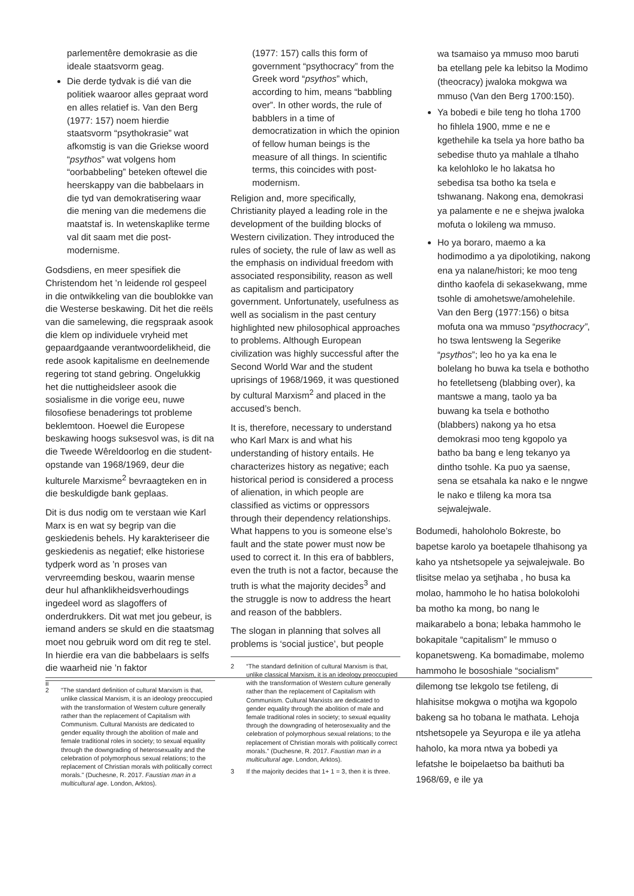parlementêre demokrasie as die ideale staatsvorm geag.
Die derde tydvak is dié van die politiek waaroor alles gepraat word en alles relatief is. Van den Berg (1977: 157) noem hierdie staatsvorm “psythokrasie” wat afkomstig is van die Griekse woord “psythos” wat volgens hom “oorbabbeling” beteken oftewel die heerskappy van die babbelaars in die tyd van demokratisering waar die mening van die medemens die maatstaf is. In wetenskaplike terme val dit saam met die post-modernisme.
Godsdiens, en meer spesifiek die Christendom het ’n leidende rol gespeel in die ontwikkeling van die boublokke van die Westerse beskawing. Dit het die reëls van die samelewing, die regspraak asook die klem op individuele vryheid met gepaardgaande verantwoordelikheid, die rede asook kapitalisme en deelnemende regering tot stand gebring. Ongelukkig het die nuttigheidsleer asook die sosialisme in die vorige eeu, nuwe filosofiese benaderings tot probleme beklemtoon. Hoewel die Europese beskawing hoogs suksesvol was, is dit na die Tweede Wêreldoorlog en die student-opstande van 1968/1969, deur die kulturele Marxisme<sup>2</sup> bevraagteken en in die beskuldigde bank geplaas.
Dit is dus nodig om te verstaan wie Karl Marx is en wat sy begrip van die geskiedenis behels. Hy karakteriseer die geskiedenis as negatief; elke historiese tydperk word as ’n proses van vervreemding beskou, waarin mense deur hul afhanklikheidsverhoudings ingedeel word as slagoffers of onderdrukkers. Dit wat met jou gebeur, is iemand anders se skuld en die staatsmag moet nou gebruik word om dit reg te stel. In hierdie era van die babbelaars is selfs die waarheid nie ’n faktor
2 “The standard definition of cultural Marxism is that, unlike classical Marxism, it is an ideology preoccupied with the transformation of Western culture generally rather than the replacement of Capitalism with Communism. Cultural Marxists are dedicated to gender equality through the abolition of male and female traditional roles in society; to sexual equality through the downgrading of heterosexuality and the celebration of polymorphous sexual relations; to the replacement of Christian morals with politically correct morals.” (Duchesne, R. 2017. Faustian man in a multicultural age. London, Arktos).
(1977: 157) calls this form of government “psythocracy” from the Greek word “psythos” which, according to him, means “babbling over”. In other words, the rule of babblers in a time of democratization in which the opinion of fellow human beings is the measure of all things. In scientific terms, this coincides with post-modernism.
Religion and, more specifically, Christianity played a leading role in the development of the building blocks of Western civilization. They introduced the rules of society, the rule of law as well as the emphasis on individual freedom with associated responsibility, reason as well as capitalism and participatory government. Unfortunately, usefulness as well as socialism in the past century highlighted new philosophical approaches to problems. Although European civilization was highly successful after the Second World War and the student uprisings of 1968/1969, it was questioned by cultural Marxism<sup>2</sup> and placed in the accused’s bench.
It is, therefore, necessary to understand who Karl Marx is and what his understanding of history entails. He characterizes history as negative; each historical period is considered a process of alienation, in which people are classified as victims or oppressors through their dependency relationships. What happens to you is someone else’s fault and the state power must now be used to correct it. In this era of babblers, even the truth is not a factor, because the truth is what the majority decides<sup>3</sup> and the struggle is now to address the heart and reason of the babblers.
The slogan in planning that solves all problems is ‘social justice’, but people
2 “The standard definition of cultural Marxism is that, unlike classical Marxism, it is an ideology preoccupied with the transformation of Western culture generally rather than the replacement of Capitalism with Communism. Cultural Marxists are dedicated to gender equality through the abolition of male and female traditional roles in society; to sexual equality through the downgrading of heterosexuality and the celebration of polymorphous sexual relations; to the replacement of Christian morals with politically correct morals.” (Duchesne, R. 2017. Faustian man in a multicultural age. London, Arktos).
3 If the majority decides that 1+ 1 = 3, then it is three.
wa tsamaiso ya mmuso moo baruti ba etellang pele ka lebitso la Modimo (theocracy) jwaloka mokgwa wa mmuso (Van den Berg 1700:150).
Ya bobedi e bile teng ho tloha 1700 ho fihlela 1900, mme e ne e kgethehile ka tsela ya hore batho ba sebedise thuto ya mahlale a tlhaho ka kelohloko le ho lakatsa ho sebedisa tsa botho ka tsela e tshwanang. Nakong ena, demokrasi ya palamente e ne e shejwa jwaloka mofuta o lokileng wa mmuso.
Ho ya boraro, maemo a ka hodimodimo a ya dipolotiking, nakong ena ya nalane/histori; ke moo teng dintho kaofela di sekasekwang, mme tsohle di amohetswe/amohelehile. Van den Berg (1977:156) o bitsa mofuta ona wa mmuso “psythocracy”, ho tswa lentsweng la Segerike “psythos”; leo ho ya ka ena le bolelang ho buwa ka tsela e bothotho ho fetelletseng (blabbing over), ka mantswe a mang, taolo ya ba buwang ka tsela e bothotho (blabbers) nakong ya ho etsa demokrasi moo teng kgopolo ya batho ba bang e leng tekanyo ya dintho tsohle. Ka puo ya saense, sena se etsahala ka nako e le nngwe le nako e tlileng ka mora tsa sejwalejwale.
Bodumedi, haholoholo Bokreste, bo bapetse karolo ya boetapele tlhahisong ya kaho ya ntshetsopele ya sejwalejwale. Bo tlisitse melao ya setjhaba , ho busa ka molao, hammoho le ho hatisa bolokolohi ba motho ka mong, bo nang le maikarabelo a bona; lebaka hammoho le bokapitale “capitalism” le mmuso o kopanetsweng. Ka bomadimabe, molemo hammoho le bososhiale “socialism” dilemong tse lekgolo tse fetileng, di hlahisitse mokgwa o motjha wa kgopolo bakeng sa ho tobana le mathata. Lehoja ntshetsopele ya Seyuropa e ile ya atleha haholo, ka mora ntwa ya bobedi ya lefatshe le boipelaetso ba baithuti ba 1968/69, e ile ya
ii